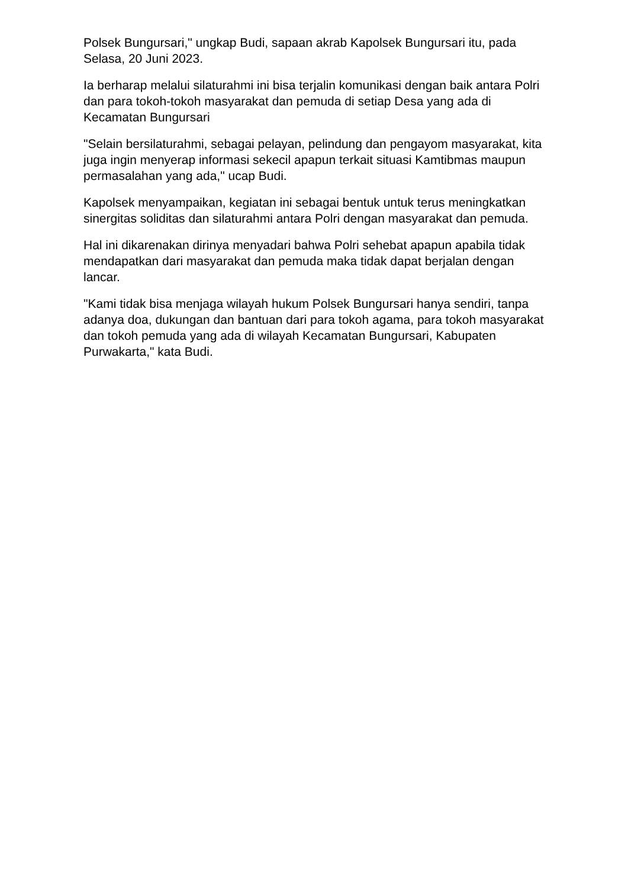Polsek Bungursari," ungkap Budi, sapaan akrab Kapolsek Bungursari itu, pada Selasa, 20 Juni 2023.
Ia berharap melalui silaturahmi ini bisa terjalin komunikasi dengan baik antara Polri dan para tokoh-tokoh masyarakat dan pemuda di setiap Desa yang ada di Kecamatan Bungursari
"Selain bersilaturahmi, sebagai pelayan, pelindung dan pengayom masyarakat, kita juga ingin menyerap informasi sekecil apapun terkait situasi Kamtibmas maupun permasalahan yang ada," ucap Budi.
Kapolsek menyampaikan, kegiatan ini sebagai bentuk untuk terus meningkatkan sinergitas soliditas dan silaturahmi antara Polri dengan masyarakat dan pemuda.
Hal ini dikarenakan dirinya menyadari bahwa Polri sehebat apapun apabila tidak mendapatkan dari masyarakat dan pemuda maka tidak dapat berjalan dengan lancar.
"Kami tidak bisa menjaga wilayah hukum Polsek Bungursari hanya sendiri, tanpa adanya doa, dukungan dan bantuan dari para tokoh agama, para tokoh masyarakat dan tokoh pemuda yang ada di wilayah Kecamatan Bungursari, Kabupaten Purwakarta," kata Budi.